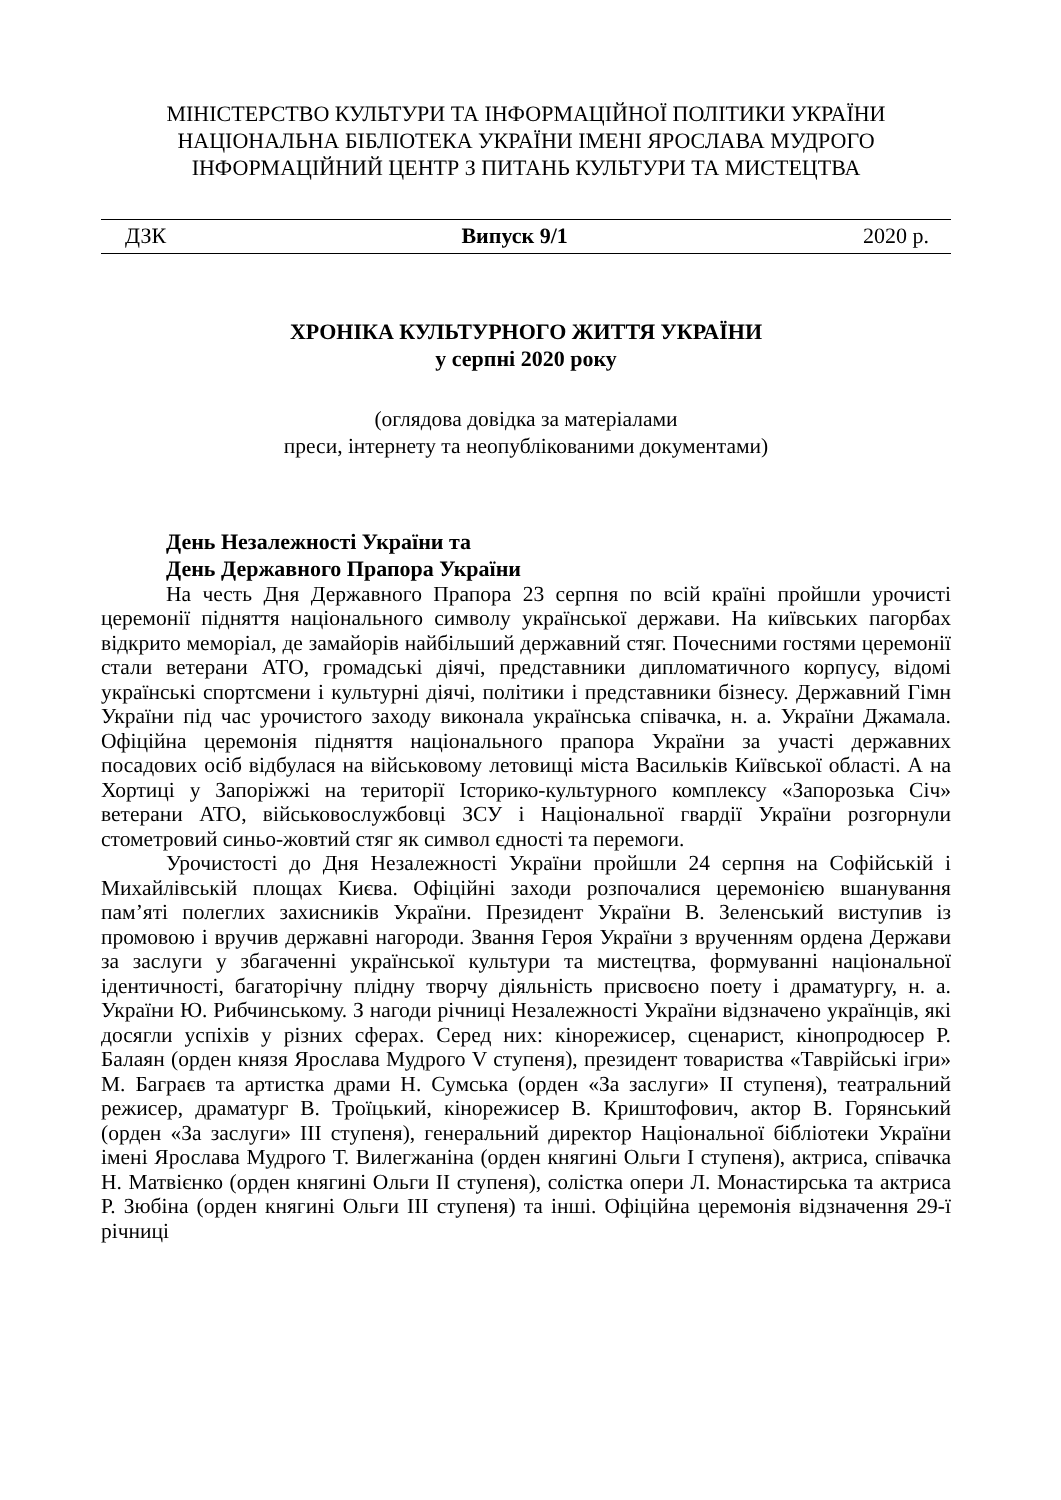МІНІСТЕРСТВО КУЛЬТУРИ ТА ІНФОРМАЦІЙНОЇ ПОЛІТИКИ УКРАЇНИ
НАЦІОНАЛЬНА БІБЛІОТЕКА УКРАЇНИ ІМЕНІ ЯРОСЛАВА МУДРОГО
ІНФОРМАЦІЙНИЙ ЦЕНТР З ПИТАНЬ КУЛЬТУРИ ТА МИСТЕЦТВА
ДЗК Випуск 9/1 2020 р.
ХРОНІКА КУЛЬТУРНОГО ЖИТТЯ УКРАЇНИ
у серпні 2020 року
(оглядова довідка за матеріалами
преси, інтернету та неопублікованими документами)
День Незалежності України та
День Державного Прапора України
На честь Дня Державного Прапора 23 серпня по всій країні пройшли урочисті церемонії підняття національного символу української держави. На київських пагорбах відкрито меморіал, де замайорів найбільший державний стяг. Почесними гостями церемонії стали ветерани АТО, громадські діячі, представники дипломатичного корпусу, відомі українські спортсмени і культурні діячі, політики і представники бізнесу. Державний Гімн України під час урочистого заходу виконала українська співачка, н. а. України Джамала. Офіційна церемонія підняття національного прапора України за участі державних посадових осіб відбулася на військовому летовищі міста Васильків Київської області. А на Хортиці у Запоріжжі на території Історико-культурного комплексу «Запорозька Січ» ветерани АТО, військовослужбовці ЗСУ і Національної гвардії України розгорнули стометровий синьо-жовтий стяг як символ єдності та перемоги.
Урочистості до Дня Незалежності України пройшли 24 серпня на Софійській і Михайлівській площах Києва. Офіційні заходи розпочалися церемонією вшанування пам’яті полеглих захисників України. Президент України В. Зеленський виступив із промовою і вручив державні нагороди. Звання Героя України з врученням ордена Держави за заслуги у збагаченні української культури та мистецтва, формуванні національної ідентичності, багаторічну плідну творчу діяльність присвоєно поету і драматургу, н. а. України Ю. Рибчинському. З нагоди річниці Незалежності України відзначено українців, які досягли успіхів у різних сферах. Серед них: кінорежисер, сценарист, кінопродюсер Р. Балаян (орден князя Ярослава Мудрого V ступеня), президент товариства «Таврійські ігри» М. Баграєв та артистка драми Н. Сумська (орден «За заслуги» II ступеня), театральний режисер, драматург В. Троїцький, кінорежисер В. Криштофович, актор В. Горянський (орден «За заслуги» III ступеня), генеральний директор Національної бібліотеки України імені Ярослава Мудрого Т. Вилегжаніна (орден княгині Ольги I ступеня), актриса, співачка Н. Матвієнко (орден княгині Ольги II ступеня), солістка опери Л. Монастирська та актриса Р. Зюбіна (орден княгині Ольги III ступеня) та інші. Офіційна церемонія відзначення 29-ї річниці